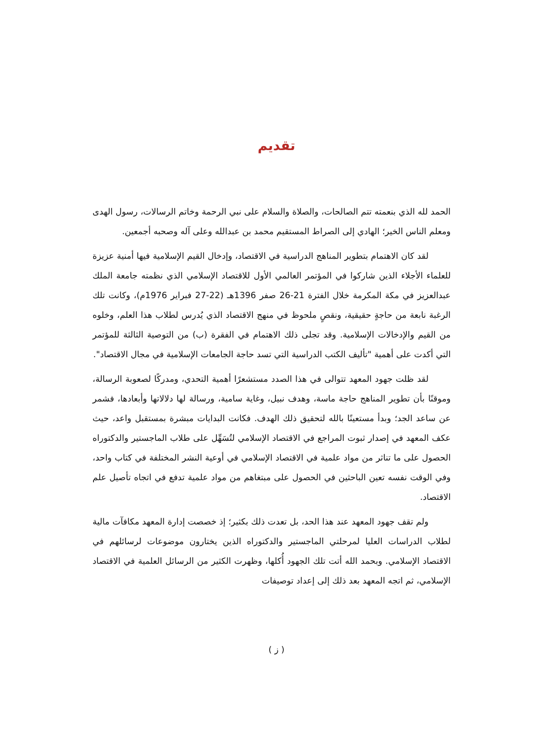تقديم
الحمد لله الذي بنعمته تتم الصالحات، والصلاة والسلام على نبي الرحمة وخاتم الرسالات، رسول الهدى ومعلم الناس الخير؛ الهادي إلى الصراط المستقيم محمد بن عبدالله وعلى آله وصحبه أجمعين.
لقد كان الاهتمام بتطوير المناهج الدراسية في الاقتصاد، وإدخال القيم الإسلامية فيها أمنية عزيزة للعلماء الأجلاء الذين شاركوا في المؤتمر العالمي الأول للاقتصاد الإسلامي الذي نظمته جامعة الملك عبدالعزيز في مكة المكرمة خلال الفترة 21-26 صفر 1396هـ (22-27 فبراير 1976م)، وكانت تلك الرغبة نابعة من حاجةٍ حقيقية، ونقصٍ ملحوظ في منهج الاقتصاد الذي يُدرس لطلاب هذا العلم، وخلوه من القيم والإدخالات الإسلامية. وقد تجلى ذلك الاهتمام في الفقرة (ب) من التوصية الثالثة للمؤتمر التي أكدت على أهمية "تأليف الكتب الدراسية التي تسد حاجة الجامعات الإسلامية في مجال الاقتصاد".
لقد ظلت جهود المعهد تتوالى في هذا الصدد مستشعرًا أهمية التحدي، ومدركًا لصعوبة الرسالة، وموقنًا بأن تطوير المناهج حاجة ماسة، وهدف نبيل، وغاية سامية، ورسالة لها دلالاتها وأبعادها، فشمر عن ساعد الجد؛ وبدأ مستعينًا بالله لتحقيق ذلك الهدف. فكانت البدايات مبشرة بمستقبل واعد، حيث عكف المعهد في إصدار ثبوت المراجع في الاقتصاد الإسلامي لتُسَهِّل على طلاب الماجستير والدكتوراه الحصول على ما تناثر من مواد علمية في الاقتصاد الإسلامي في أوعية النشر المختلفة في كتاب واحد، وفي الوقت نفسه تعين الباحثين في الحصول على مبتغاهم من مواد علمية تدفع في اتجاه تأصيل علم الاقتصاد.
ولم تقف جهود المعهد عند هذا الحد، بل تعدت ذلك بكثير؛ إذ خصصت إدارة المعهد مكافآت مالية لطلاب الدراسات العليا لمرحلتي الماجستير والدكتوراه الذين يختارون موضوعات لرسائلهم في الاقتصاد الإسلامي. وبحمد الله أتت تلك الجهود أُكلها، وظهرت الكثير من الرسائل العلمية في الاقتصاد الإسلامي، ثم اتجه المعهد بعد ذلك إلى إعداد توصيفات
( ز )